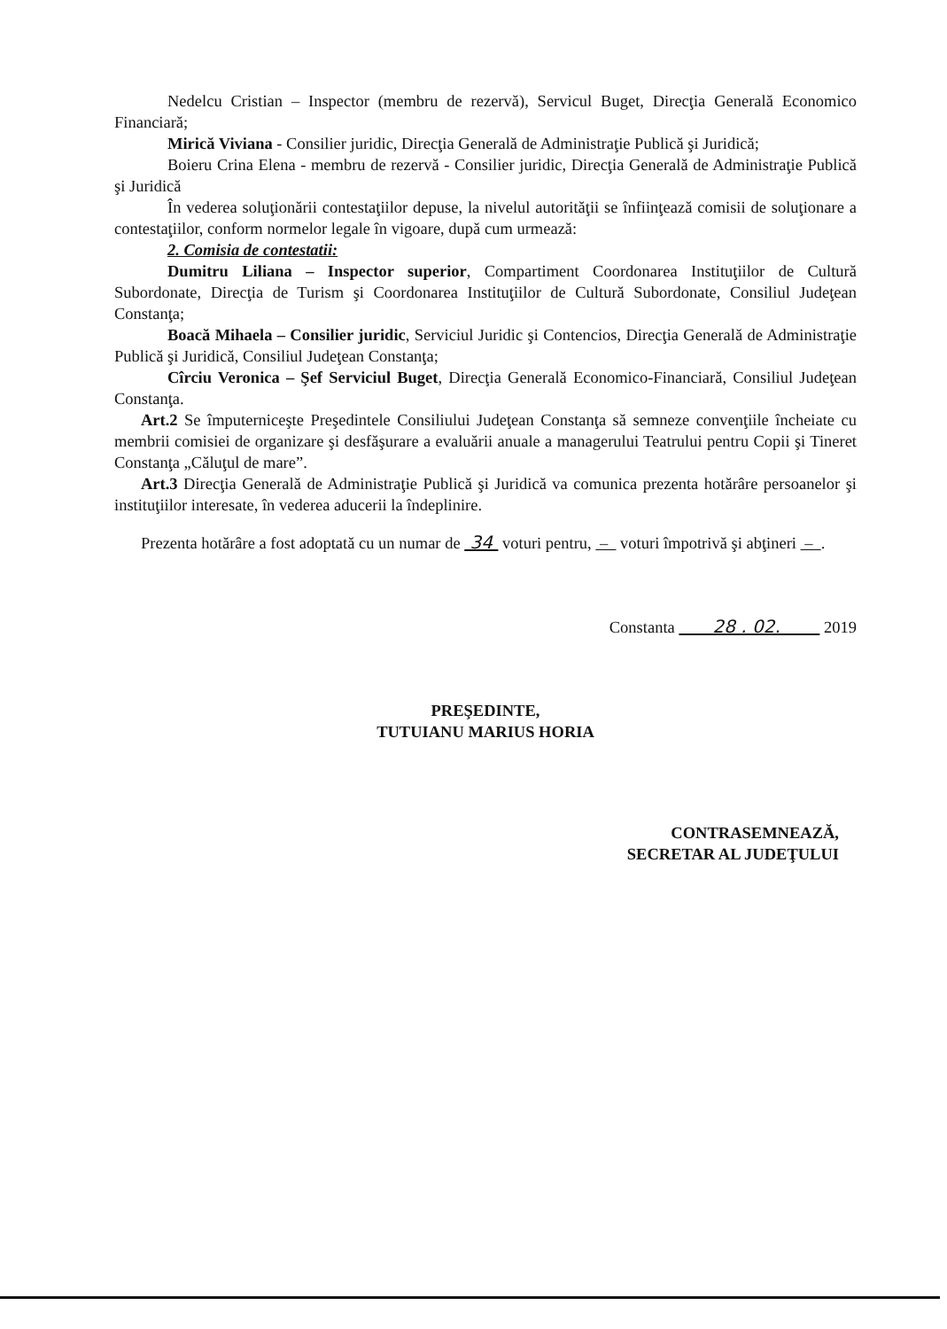Nedelcu Cristian – Inspector (membru de rezervă), Servicul Buget, Direcţia Generală Economico Financiară;
Mirică Viviana - Consilier juridic, Direcţia Generală de Administraţie Publică şi Juridică;
Boieru Crina Elena - membru de rezervă - Consilier juridic, Direcţia Generală de Administraţie Publică şi Juridică
În vederea soluţionării contestaţiilor depuse, la nivelul autorităţii se înfiinţează comisii de soluţionare a contestaţiilor, conform normelor legale în vigoare, după cum urmează:
2. Comisia de contestatii:
Dumitru Liliana – Inspector superior, Compartiment Coordonarea Instituţiilor de Cultură Subordonate, Direcţia de Turism şi Coordonarea Instituţiilor de Cultură Subordonate, Consiliul Judeţean Constanţa;
Boacă Mihaela – Consilier juridic, Serviciul Juridic şi Contencios, Direcţia Generală de Administraţie Publică şi Juridică, Consiliul Judeţean Constanţa;
Cîrciu Veronica – Şef Serviciul Buget, Direcţia Generală Economico-Financiară, Consiliul Judeţean Constanţa.
Art.2 Se împuterniceşte Preşedintele Consiliului Judeţean Constanţa să semneze convenţiile încheiate cu membrii comisiei de organizare şi desfăşurare a evaluării anuale a managerului Teatrului pentru Copii şi Tineret Constanţa „Căluţul de mare”.
Art.3 Direcţia Generală de Administraţie Publică şi Juridică va comunica prezenta hotărâre persoanelor şi instituţiilor interesate, în vederea aducerii la îndeplinire.
Prezenta hotărâre a fost adoptată cu un numar de 34 voturi pentru, – voturi împotrivă şi abţineri – .
Constanta 28 . 02. 2019
PREŞEDINTE,
TUTUIANU MARIUS HORIA
CONTRASEMNEAZĂ,
SECRETAR AL JUDEŢULUI